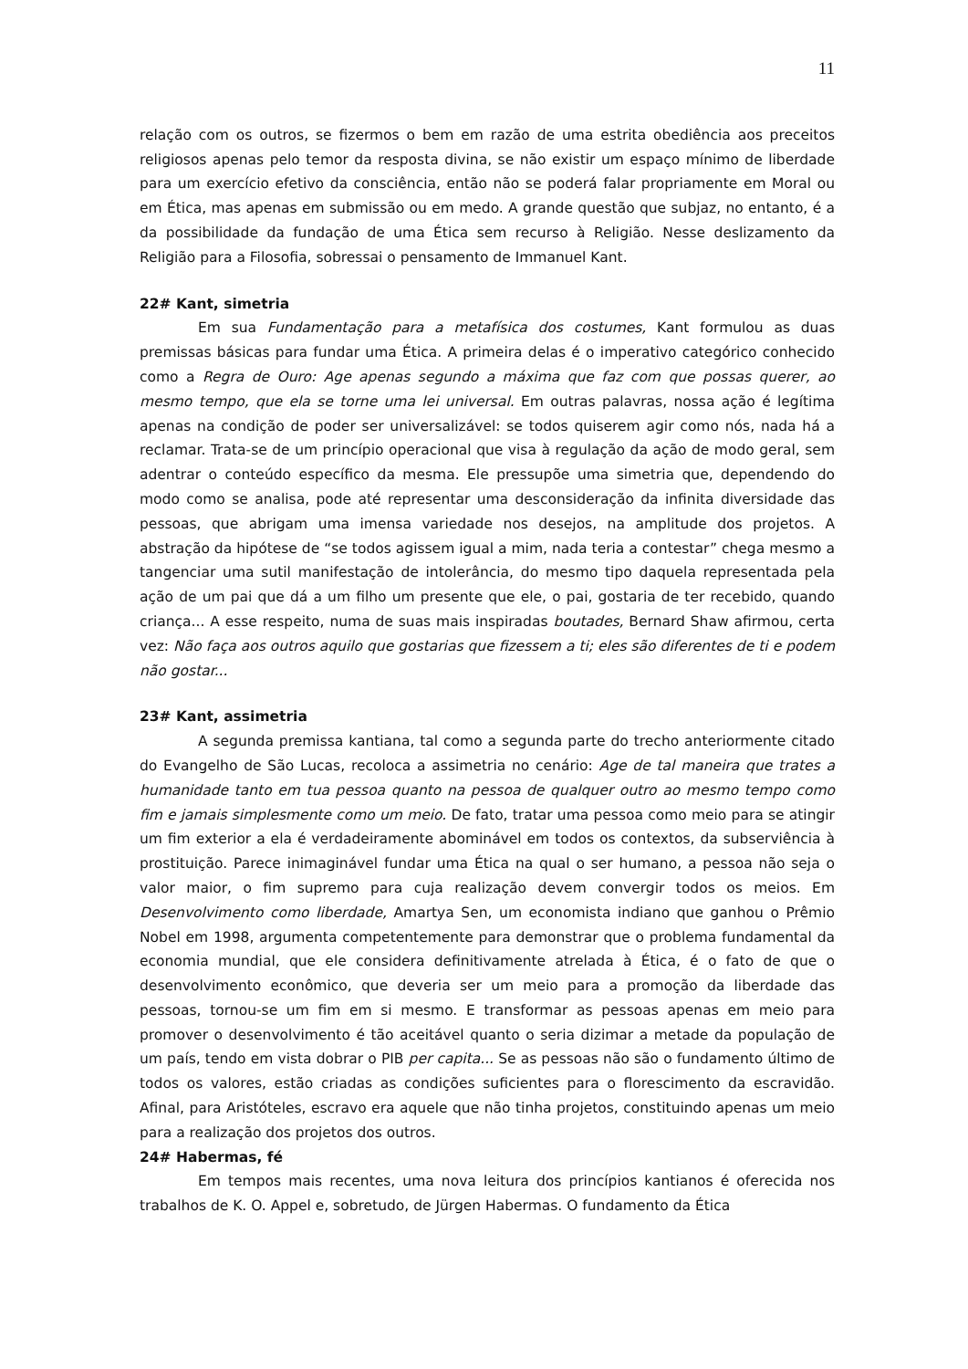11
relação com os outros, se fizermos o bem em razão de uma estrita obediência aos preceitos religiosos apenas pelo temor da resposta divina, se não existir um espaço mínimo de liberdade para um exercício efetivo da consciência, então não se poderá falar propriamente em Moral ou em Ética, mas apenas em submissão ou em medo. A grande questão que subjaz, no entanto, é a da possibilidade da fundação de uma Ética sem recurso à Religião. Nesse deslizamento da Religião para a Filosofia, sobressai o pensamento de Immanuel Kant.
22# Kant, simetria
Em sua Fundamentação para a metafísica dos costumes, Kant formulou as duas premissas básicas para fundar uma Ética. A primeira delas é o imperativo categórico conhecido como a Regra de Ouro: Age apenas segundo a máxima que faz com que possas querer, ao mesmo tempo, que ela se torne uma lei universal. Em outras palavras, nossa ação é legítima apenas na condição de poder ser universalizável: se todos quiserem agir como nós, nada há a reclamar. Trata-se de um princípio operacional que visa à regulação da ação de modo geral, sem adentrar o conteúdo específico da mesma. Ele pressupõe uma simetria que, dependendo do modo como se analisa, pode até representar uma desconsideração da infinita diversidade das pessoas, que abrigam uma imensa variedade nos desejos, na amplitude dos projetos. A abstração da hipótese de “se todos agissem igual a mim, nada teria a contestar” chega mesmo a tangenciar uma sutil manifestação de intolerância, do mesmo tipo daquela representada pela ação de um pai que dá a um filho um presente que ele, o pai, gostaria de ter recebido, quando criança... A esse respeito, numa de suas mais inspiradas boutades, Bernard Shaw afirmou, certa vez: Não faça aos outros aquilo que gostarias que fizessem a ti; eles são diferentes de ti e podem não gostar...
23# Kant, assimetria
A segunda premissa kantiana, tal como a segunda parte do trecho anteriormente citado do Evangelho de São Lucas, recoloca a assimetria no cenário: Age de tal maneira que trates a humanidade tanto em tua pessoa quanto na pessoa de qualquer outro ao mesmo tempo como fim e jamais simplesmente como um meio. De fato, tratar uma pessoa como meio para se atingir um fim exterior a ela é verdadeiramente abominável em todos os contextos, da subserviência à prostituição. Parece inimaginável fundar uma Ética na qual o ser humano, a pessoa não seja o valor maior, o fim supremo para cuja realização devem convergir todos os meios. Em Desenvolvimento como liberdade, Amartya Sen, um economista indiano que ganhou o Prêmio Nobel em 1998, argumenta competentemente para demonstrar que o problema fundamental da economia mundial, que ele considera definitivamente atrelada à Ética, é o fato de que o desenvolvimento econômico, que deveria ser um meio para a promoção da liberdade das pessoas, tornou-se um fim em si mesmo. E transformar as pessoas apenas em meio para promover o desenvolvimento é tão aceitável quanto o seria dizimar a metade da população de um país, tendo em vista dobrar o PIB per capita... Se as pessoas não são o fundamento último de todos os valores, estão criadas as condições suficientes para o florescimento da escravidão. Afinal, para Aristóteles, escravo era aquele que não tinha projetos, constituindo apenas um meio para a realização dos projetos dos outros.
24# Habermas, fé
Em tempos mais recentes, uma nova leitura dos princípios kantianos é oferecida nos trabalhos de K. O. Appel e, sobretudo, de Jürgen Habermas. O fundamento da Ética